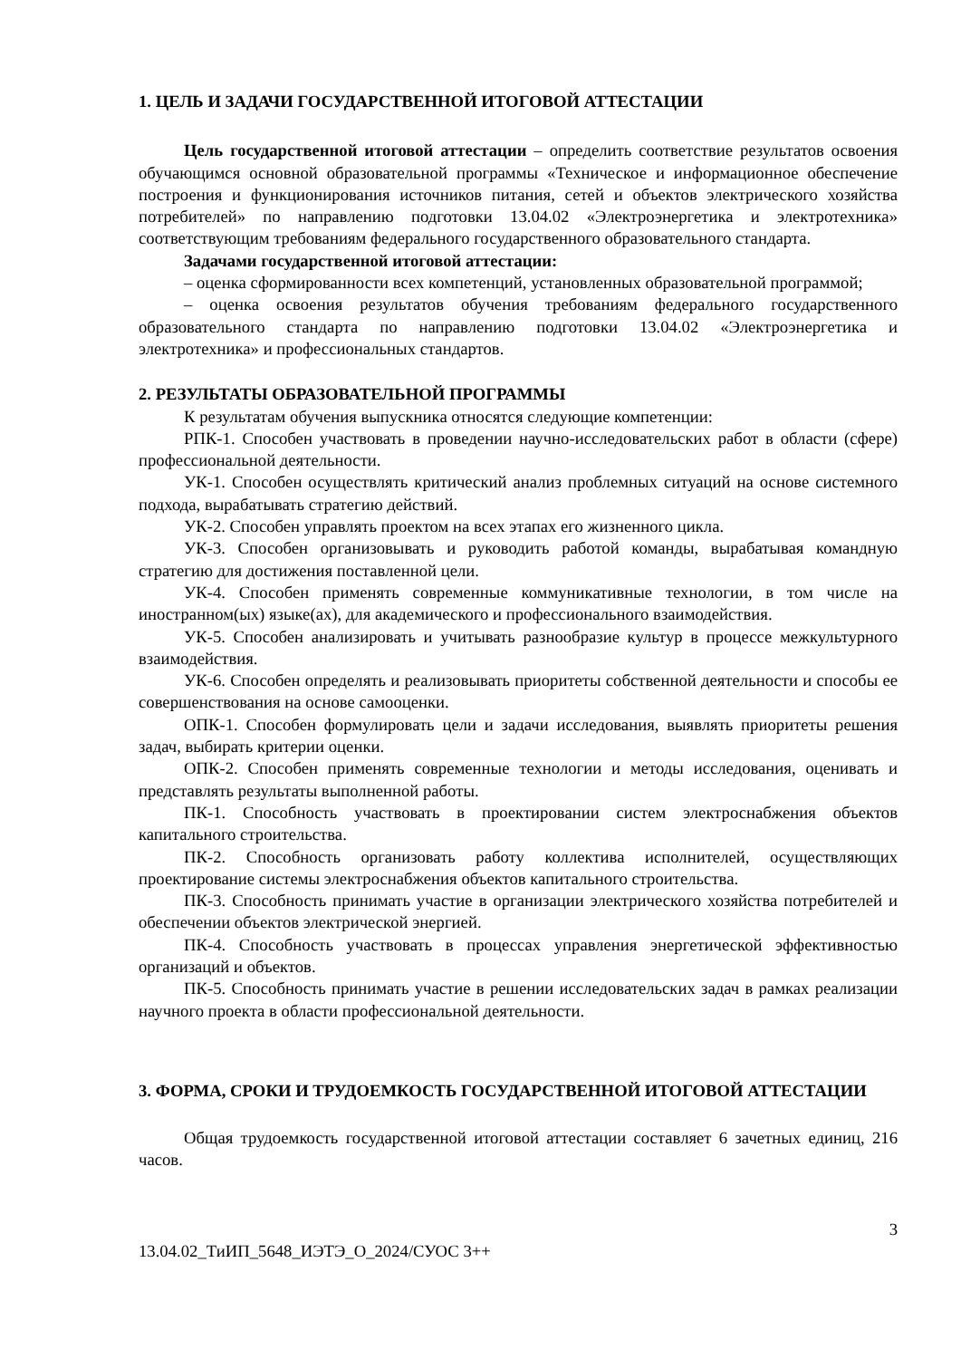1. ЦЕЛЬ И ЗАДАЧИ ГОСУДАРСТВЕННОЙ ИТОГОВОЙ АТТЕСТАЦИИ
Цель государственной итоговой аттестации – определить соответствие результатов освоения обучающимся основной образовательной программы «Техническое и информационное обеспечение построения и функционирования источников питания, сетей и объектов электрического хозяйства потребителей» по направлению подготовки 13.04.02 «Электроэнергетика и электротехника» соответствующим требованиям федерального государственного образовательного стандарта.
Задачами государственной итоговой аттестации:
– оценка сформированности всех компетенций, установленных образовательной программой;
– оценка освоения результатов обучения требованиям федерального государственного образовательного стандарта по направлению подготовки 13.04.02 «Электроэнергетика и электротехника» и профессиональных стандартов.
2. РЕЗУЛЬТАТЫ ОБРАЗОВАТЕЛЬНОЙ ПРОГРАММЫ
К результатам обучения выпускника относятся следующие компетенции:
РПК-1. Способен участвовать в проведении научно-исследовательских работ в области (сфере) профессиональной деятельности.
УК-1. Способен осуществлять критический анализ проблемных ситуаций на основе системного подхода, вырабатывать стратегию действий.
УК-2. Способен управлять проектом на всех этапах его жизненного цикла.
УК-3. Способен организовывать и руководить работой команды, вырабатывая командную стратегию для достижения поставленной цели.
УК-4. Способен применять современные коммуникативные технологии, в том числе на иностранном(ых) языке(ах), для академического и профессионального взаимодействия.
УК-5. Способен анализировать и учитывать разнообразие культур в процессе межкультурного взаимодействия.
УК-6. Способен определять и реализовывать приоритеты собственной деятельности и способы ее совершенствования на основе самооценки.
ОПК-1. Способен формулировать цели и задачи исследования, выявлять приоритеты решения задач, выбирать критерии оценки.
ОПК-2. Способен применять современные технологии и методы исследования, оценивать и представлять результаты выполненной работы.
ПК-1. Способность участвовать в проектировании систем электроснабжения объектов капитального строительства.
ПК-2. Способность организовать работу коллектива исполнителей, осуществляющих проектирование системы электроснабжения объектов капитального строительства.
ПК-3. Способность принимать участие в организации электрического хозяйства потребителей и обеспечении объектов электрической энергией.
ПК-4. Способность участвовать в процессах управления энергетической эффективностью организаций и объектов.
ПК-5. Способность принимать участие в решении исследовательских задач в рамках реализации научного проекта в области профессиональной деятельности.
3. ФОРМА, СРОКИ И ТРУДОЕМКОСТЬ ГОСУДАРСТВЕННОЙ ИТОГОВОЙ АТТЕСТАЦИИ
Общая трудоемкость государственной итоговой аттестации составляет 6 зачетных единиц, 216 часов.
3
13.04.02_ТиИП_5648_ИЭТЭ_О_2024/СУОС 3++